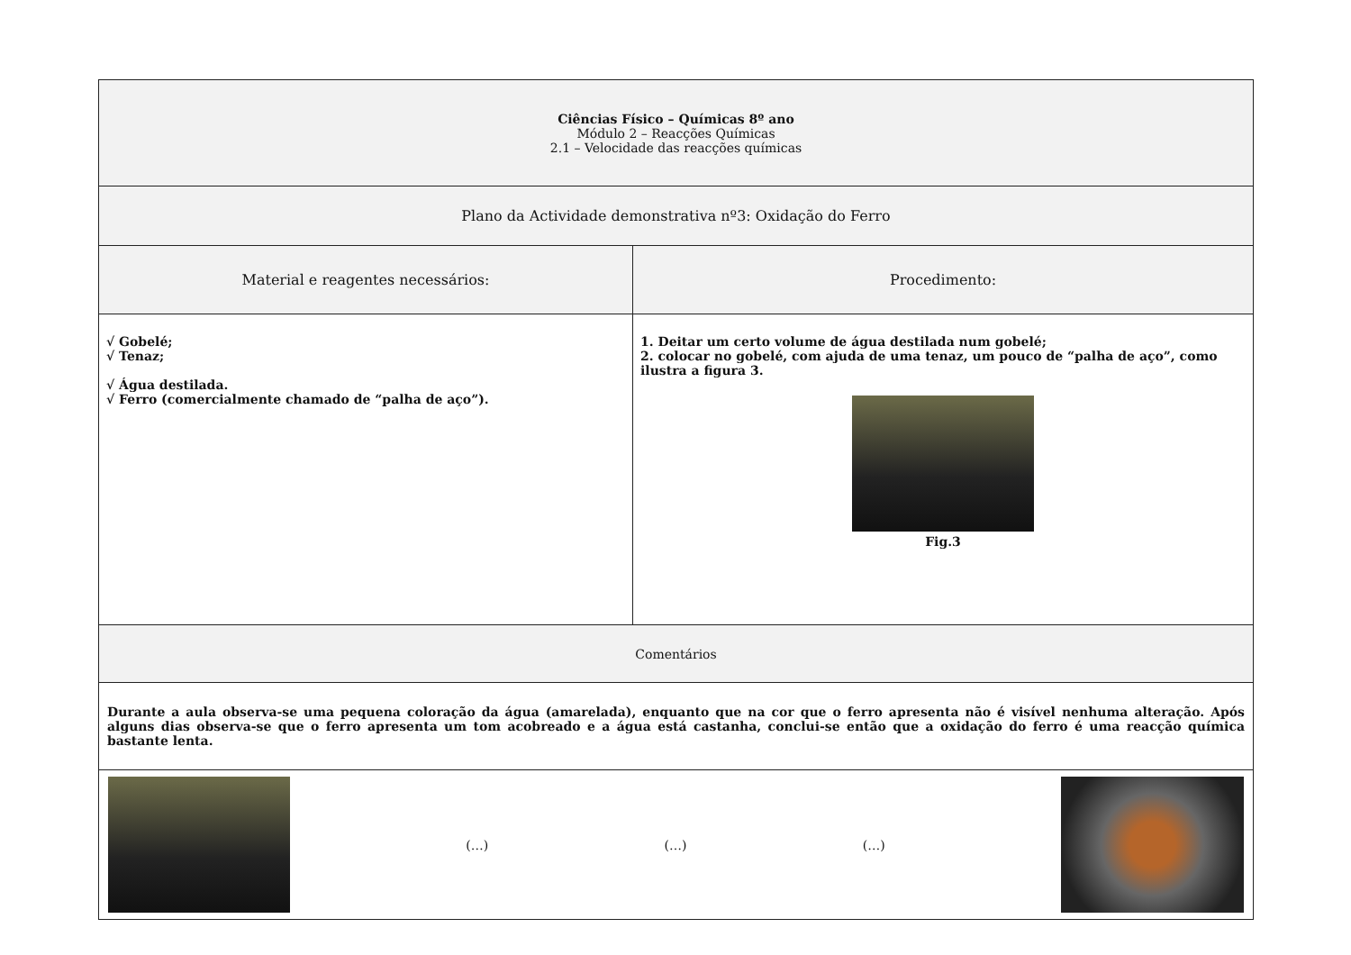| Ciências Físico – Químicas 8º ano Módulo 2 – Reacções Químicas 2.1 – Velocidade das reacções químicas | |
| Plano da Actividade demonstrativa nº3: Oxidação do Ferro | |
| Material e reagentes necessários: | Procedimento: |
| √ Gobelé; √ Tenaz; √ Água destilada. √ Ferro (comercialmente chamado de “palha de aço”). | 1. Deitar um certo volume de água destilada num gobelé; 2. colocar no gobelé, com ajuda de uma tenaz, um pouco de “palha de aço”, como ilustra a figura 3. Fig.3 |
| Comentários | |
| Durante a aula observa-se uma pequena coloração da água (amarelada), enquanto que na cor que o ferro apresenta não é visível nenhuma alteração. Após alguns dias observa-se que o ferro apresenta um tom acobreado e a água está castanha, conclui-se então que a oxidação do ferro é uma reacção química bastante lenta. | |
| (…) (…) (…) | |